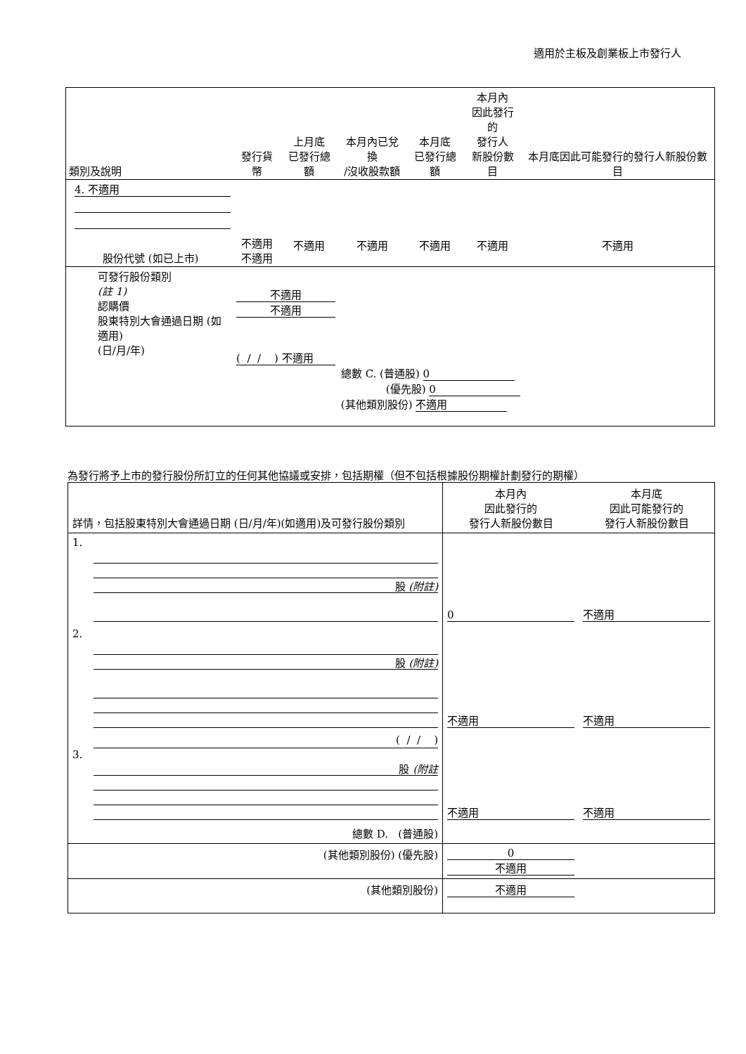適用於主板及創業板上市發行人
| 類別及說明 | 發行貨幣 | 上月底 已發行總額 | 本月內已兌換 /沒收股款額 | 本月底 已發行總額 | 本月內 因此發行的 發行人 新股份數目 | 本月底因此可能發行的發行人新股份數目 |
| --- | --- | --- | --- | --- | --- | --- |
| 4. 不適用 股份代號 (如已上市) | 不適用 不適用 | 不適用 | 不適用 | 不適用 | 不適用 | 不適用 |
| 可發行股份類別 (註 1) 認購價 股東特別大會通過日期 (如適用) (日/月/年) | 不適用 不適用 ( / / ) 不適用 | | 總數 C. (普通股) 0 (優先股) 0 (其他類別股份) 不適用 | | | |
為發行將予上市的發行股份所訂立的任何其他協議或安排，包括期權（但不包括根據股份期權計劃發行的期權）
| 詳情，包括股東特別大會通過日期 (日/月/年)(如適用)及可發行股份類別 | 本月內 因此發行的 發行人新股份數目 | 本月底 因此可能發行的 發行人新股份數目 |
| --- | --- | --- |
| 1. 股 (附註) | 0 | 不適用 |
| 2. 股 (附註) | 不適用 | 不適用 |
| ( / / ) 3. 股 (附註 | 不適用 | 不適用 |
| 總數 D. (普通股) | | |
| (其他類別股份) (優先股) | 0 不適用 | |
| (其他類別股份) | 不適用 | |